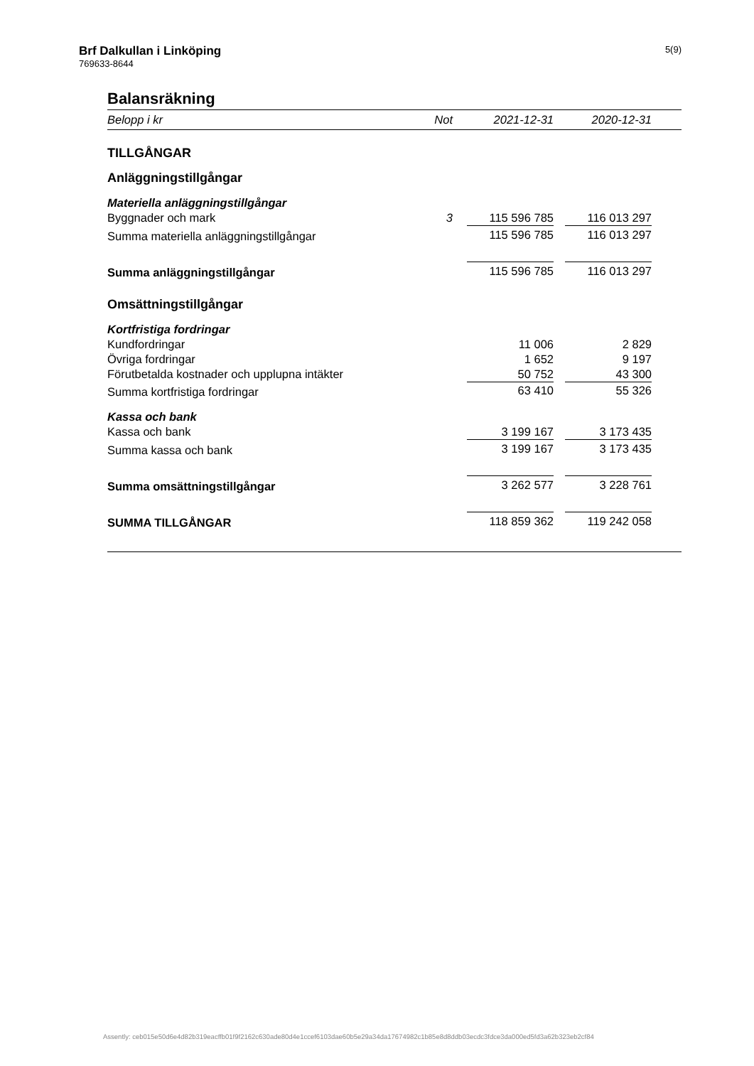Brf Dalkullan i Linköping
769633-8644
5(9)
Balansräkning
| Belopp i kr | Not | | 2021-12-31 | | 2020-12-31 | |
| --- | --- | --- | --- | --- | --- | --- |
| TILLGÅNGAR | | | | | | |
| Anläggningstillgångar | | | | | | |
| Materiella anläggningstillgångar | | | | | | |
| Byggnader och mark | 3 | | 115 596 785 | | 116 013 297 | |
| Summa materiella anläggningstillgångar | | | 115 596 785 | | 116 013 297 | |
| Summa anläggningstillgångar | | | 115 596 785 | | 116 013 297 | |
| Omsättningstillgångar | | | | | | |
| Kortfristiga fordringar | | | | | | |
| Kundfordringar | | | 11 006 | | 2 829 | |
| Övriga fordringar | | | 1 652 | | 9 197 | |
| Förutbetalda kostnader och upplupna intäkter | | | 50 752 | | 43 300 | |
| Summa kortfristiga fordringar | | | 63 410 | | 55 326 | |
| Kassa och bank | | | | | | |
| Kassa och bank | | | 3 199 167 | | 3 173 435 | |
| Summa kassa och bank | | | 3 199 167 | | 3 173 435 | |
| Summa omsättningstillgångar | | | 3 262 577 | | 3 228 761 | |
| SUMMA TILLGÅNGAR | | | 118 859 362 | | 119 242 058 | |
Assently: ceb015e50d6e4d82b319eacffb01f9f2162c630ade80d4e1ccef6103dae60b5e29a34da17674982c1b85e8d8ddb03ecdc3fdce3da000ed5fd3a62b323eb2cf84